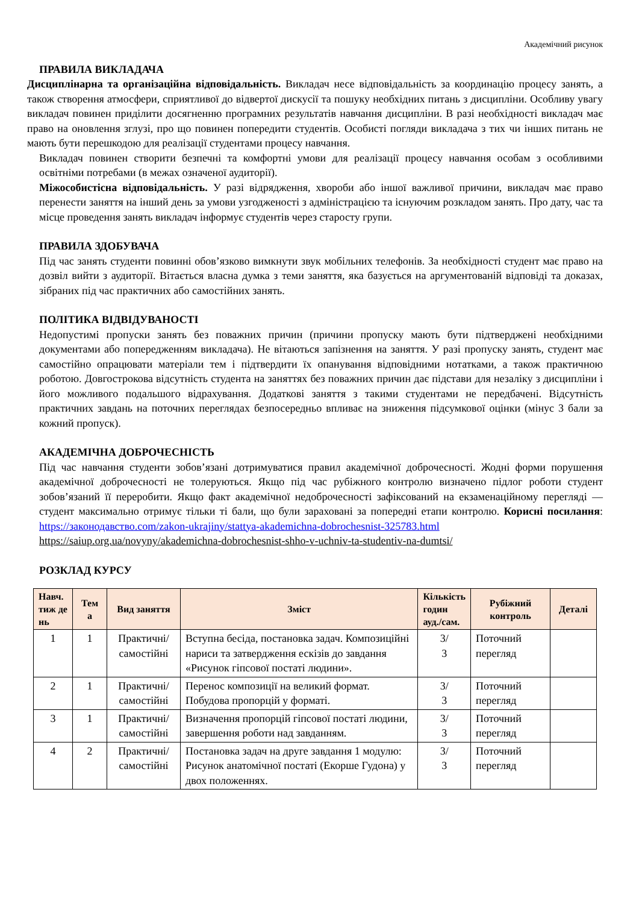Академічний рисунок
ПРАВИЛА ВИКЛАДАЧА
Дисциплінарна та організаційна відповідальність. Викладач несе відповідальність за координацію процесу занять, а також створення атмосфери, сприятливої до відвертої дискусії та пошуку необхідних питань з дисципліни. Особливу увагу викладач повинен приділити досягненню програмних результатів навчання дисципліни. В разі необхідності викладач має право на оновлення зглузі, про що повинен попередити студентів. Особисті погляди викладача з тих чи інших питань не мають бути перешкодою для реалізації студентами процесу навчання.
Викладач повинен створити безпечні та комфортні умови для реалізації процесу навчання особам з особливими освітніми потребами (в межах означеної аудиторії).
Міжособистісна відповідальність. У разі відрядження, хвороби або іншої важливої причини, викладач має право перенести заняття на інший день за умови узгодженості з адміністрацією та існуючим розкладом занять. Про дату, час та місце проведення занять викладач інформує студентів через старосту групи.
ПРАВИЛА ЗДОБУВАЧА
Під час занять студенти повинні обов’язково вимкнути звук мобільних телефонів. За необхідності студент має право на дозвіл вийти з аудиторії. Вітається власна думка з теми заняття, яка базується на аргументованій відповіді та доказах, зібраних під час практичних або самостійних занять.
ПОЛІТИКА ВІДВІДУВАНОСТІ
Недопустимі пропуски занять без поважних причин (причини пропуску мають бути підтверджені необхідними документами або попередженням викладача). Не вітаються запізнення на заняття. У разі пропуску занять, студент має самостійно опрацювати матеріали тем і підтвердити їх опанування відповідними нотатками, а також практичною роботою. Довгострокова відсутність студента на заняттях без поважних причин дає підстави для незаліку з дисципліни і його можливого подальшого відрахування. Додаткові заняття з такими студентами не передбачені. Відсутність практичних завдань на поточних переглядах безпосередньо впливає на зниження підсумкової оцінки (мінус 3 бали за кожний пропуск).
АКАДЕМІЧНА ДОБРОЧЕСНІСТЬ
Під час навчання студенти зобов’язані дотримуватися правил академічної доброчесності. Жодні форми порушення академічної доброчесності не толеруються. Якщо під час рубіжного контролю визначено підлог роботи студент зобов’язаний її переробити. Якщо факт академічної недоброчесності зафіксований на екзаменаційному перегляді — студент максимально отримує тільки ті бали, що були зараховані за попередні етапи контролю. Корисні посилання: https://законодавство.com/zakon-ukrajiny/stattya-akademichna-dobrochesnist-325783.html
https://saiup.org.ua/novyny/akademichna-dobrochesnist-shho-v-uchniv-ta-studentiv-na-dumtsi/
РОЗКЛАД КУРСУ
| Навч. тиж де нь | Тем а | Вид заняття | Зміст | Кількість годин ауд./сам. | Рубіжний контроль | Деталі |
| --- | --- | --- | --- | --- | --- | --- |
| 1 | 1 | Практичні/ самостійні | Вступна бесіда, постановка задач. Композиційні нариси та затвердження ескізів до завдання «Рисунок гіпсової постаті людини». | 3/ 3 | Поточний перегляд | |
| 2 | 1 | Практичні/ самостійні | Перенос композиції на великий формат. Побудова пропорцій у форматі. | 3/ 3 | Поточний перегляд | |
| 3 | 1 | Практичні/ самостійні | Визначення пропорцій гіпсової постаті людини, завершення роботи над завданням. | 3/ 3 | Поточний перегляд | |
| 4 | 2 | Практичні/ самостійні | Постановка задач на друге завдання 1 модулю: Рисунок анатомічної постаті (Екорше Гудона) у двох положеннях. | 3/ 3 | Поточний перегляд | |